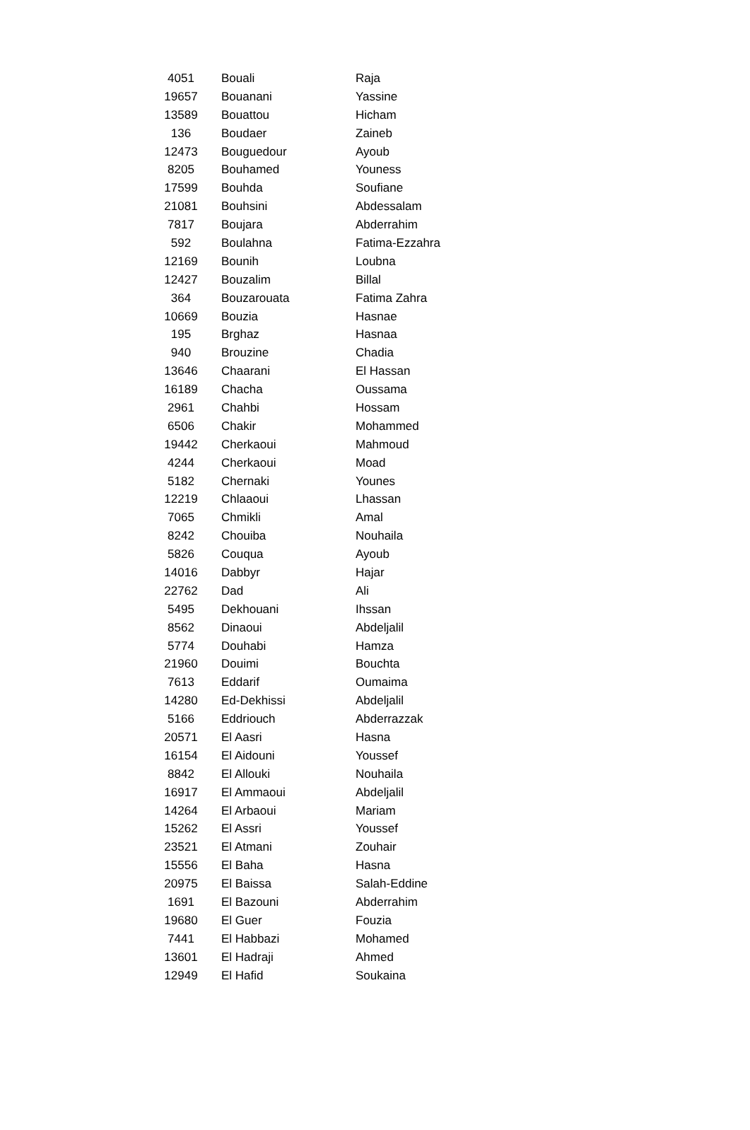| 4051 | Bouali | Raja |
| 19657 | Bouanani | Yassine |
| 13589 | Bouattou | Hicham |
| 136 | Boudaer | Zaineb |
| 12473 | Bouguedour | Ayoub |
| 8205 | Bouhamed | Youness |
| 17599 | Bouhda | Soufiane |
| 21081 | Bouhsini | Abdessalam |
| 7817 | Boujara | Abderrahim |
| 592 | Boulahna | Fatima-Ezzahra |
| 12169 | Bounih | Loubna |
| 12427 | Bouzalim | Billal |
| 364 | Bouzarouata | Fatima Zahra |
| 10669 | Bouzia | Hasnae |
| 195 | Brghaz | Hasnaa |
| 940 | Brouzine | Chadia |
| 13646 | Chaarani | El Hassan |
| 16189 | Chacha | Oussama |
| 2961 | Chahbi | Hossam |
| 6506 | Chakir | Mohammed |
| 19442 | Cherkaoui | Mahmoud |
| 4244 | Cherkaoui | Moad |
| 5182 | Chernaki | Younes |
| 12219 | Chlaaoui | Lhassan |
| 7065 | Chmikli | Amal |
| 8242 | Chouiba | Nouhaila |
| 5826 | Couqua | Ayoub |
| 14016 | Dabbyr | Hajar |
| 22762 | Dad | Ali |
| 5495 | Dekhouani | Ihssan |
| 8562 | Dinaoui | Abdeljalil |
| 5774 | Douhabi | Hamza |
| 21960 | Douimi | Bouchta |
| 7613 | Eddarif | Oumaima |
| 14280 | Ed-Dekhissi | Abdeljalil |
| 5166 | Eddriouch | Abderrazzak |
| 20571 | El Aasri | Hasna |
| 16154 | El Aidouni | Youssef |
| 8842 | El Allouki | Nouhaila |
| 16917 | El Ammaoui | Abdeljalil |
| 14264 | El Arbaoui | Mariam |
| 15262 | El Assri | Youssef |
| 23521 | El Atmani | Zouhair |
| 15556 | El Baha | Hasna |
| 20975 | El Baissa | Salah-Eddine |
| 1691 | El Bazouni | Abderrahim |
| 19680 | El Guer | Fouzia |
| 7441 | El Habbazi | Mohamed |
| 13601 | El Hadraji | Ahmed |
| 12949 | El Hafid | Soukaina |